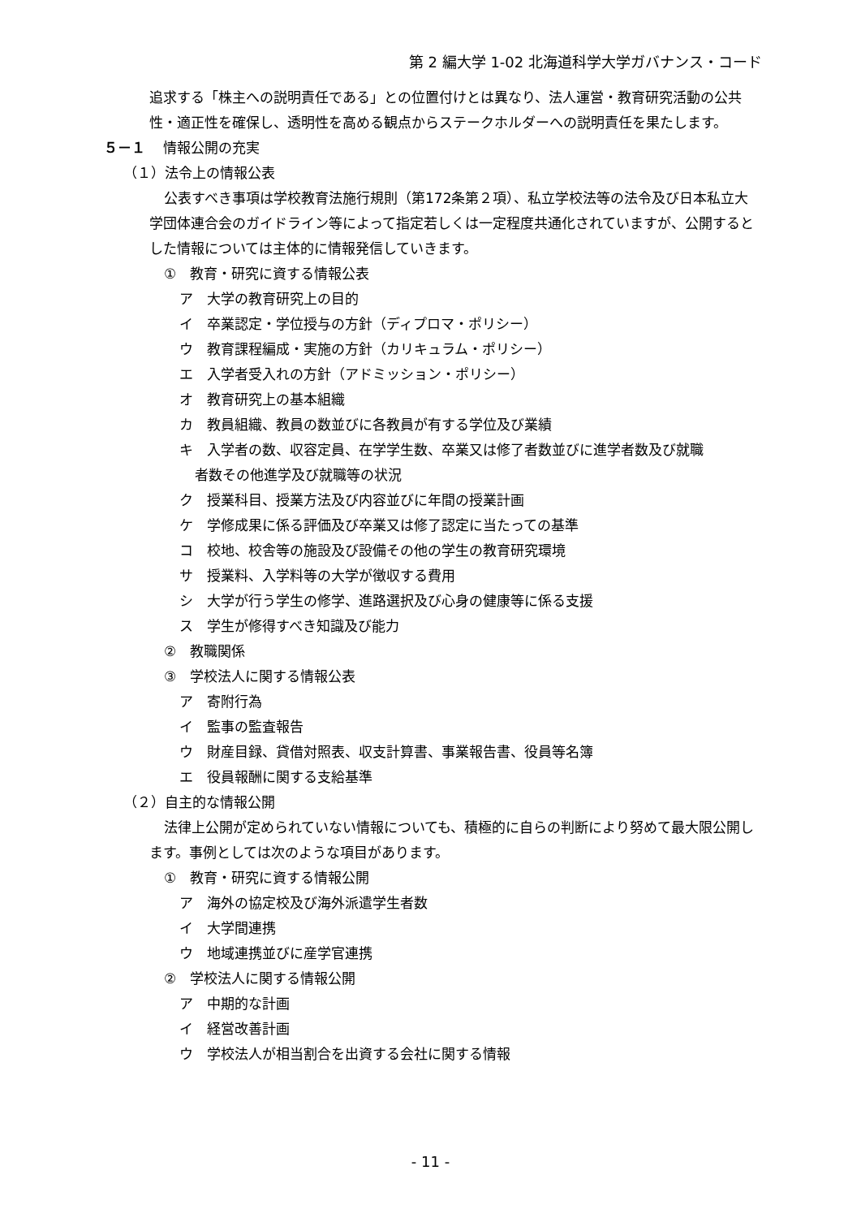第 2 編大学 1-02 北海道科学大学ガバナンス・コード
追求する「株主への説明責任である」との位置付けとは異なり、法人運営・教育研究活動の公共性・適正性を確保し、透明性を高める観点からステークホルダーへの説明責任を果たします。
５－１ 情報公開の充実
（１）法令上の情報公表
公表すべき事項は学校教育法施行規則（第172条第２項）、私立学校法等の法令及び日本私立大学団体連合会のガイドライン等によって指定若しくは一定程度共通化されていますが、公開するとした情報については主体的に情報発信していきます。
①　教育・研究に資する情報公表
ア　大学の教育研究上の目的
イ　卒業認定・学位授与の方針（ディプロマ・ポリシー）
ウ　教育課程編成・実施の方針（カリキュラム・ポリシー）
エ　入学者受入れの方針（アドミッション・ポリシー）
オ　教育研究上の基本組織
カ　教員組織、教員の数並びに各教員が有する学位及び業績
キ　入学者の数、収容定員、在学学生数、卒業又は修了者数並びに進学者数及び就職
者数その他進学及び就職等の状況
ク　授業科目、授業方法及び内容並びに年間の授業計画
ケ　学修成果に係る評価及び卒業又は修了認定に当たっての基準
コ　校地、校舎等の施設及び設備その他の学生の教育研究環境
サ　授業料、入学料等の大学が徴収する費用
シ　大学が行う学生の修学、進路選択及び心身の健康等に係る支援
ス　学生が修得すべき知識及び能力
②　教職関係
③　学校法人に関する情報公表
ア　寄附行為
イ　監事の監査報告
ウ　財産目録、貸借対照表、収支計算書、事業報告書、役員等名簿
エ　役員報酬に関する支給基準
（２）自主的な情報公開
法律上公開が定められていない情報についても、積極的に自らの判断により努めて最大限公開します。事例としては次のような項目があります。
①　教育・研究に資する情報公開
ア　海外の協定校及び海外派遣学生者数
イ　大学間連携
ウ　地域連携並びに産学官連携
②　学校法人に関する情報公開
ア　中期的な計画
イ　経営改善計画
ウ　学校法人が相当割合を出資する会社に関する情報
- 11 -